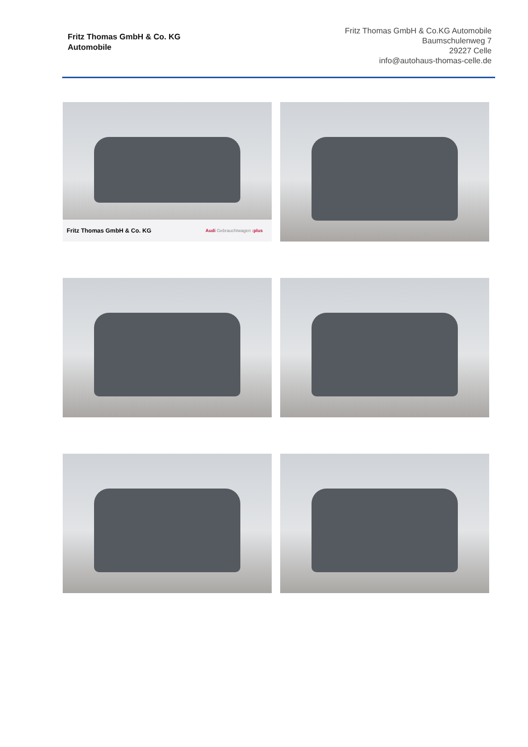Fritz Thomas GmbH & Co. KG
Automobile
Fritz Thomas GmbH & Co.KG Automobile
Baumschulenweg 7
29227 Celle
info@autohaus-thomas-celle.de
Fritz Thomas GmbH & Co. KG Audi Gebrauchtwagen :plus